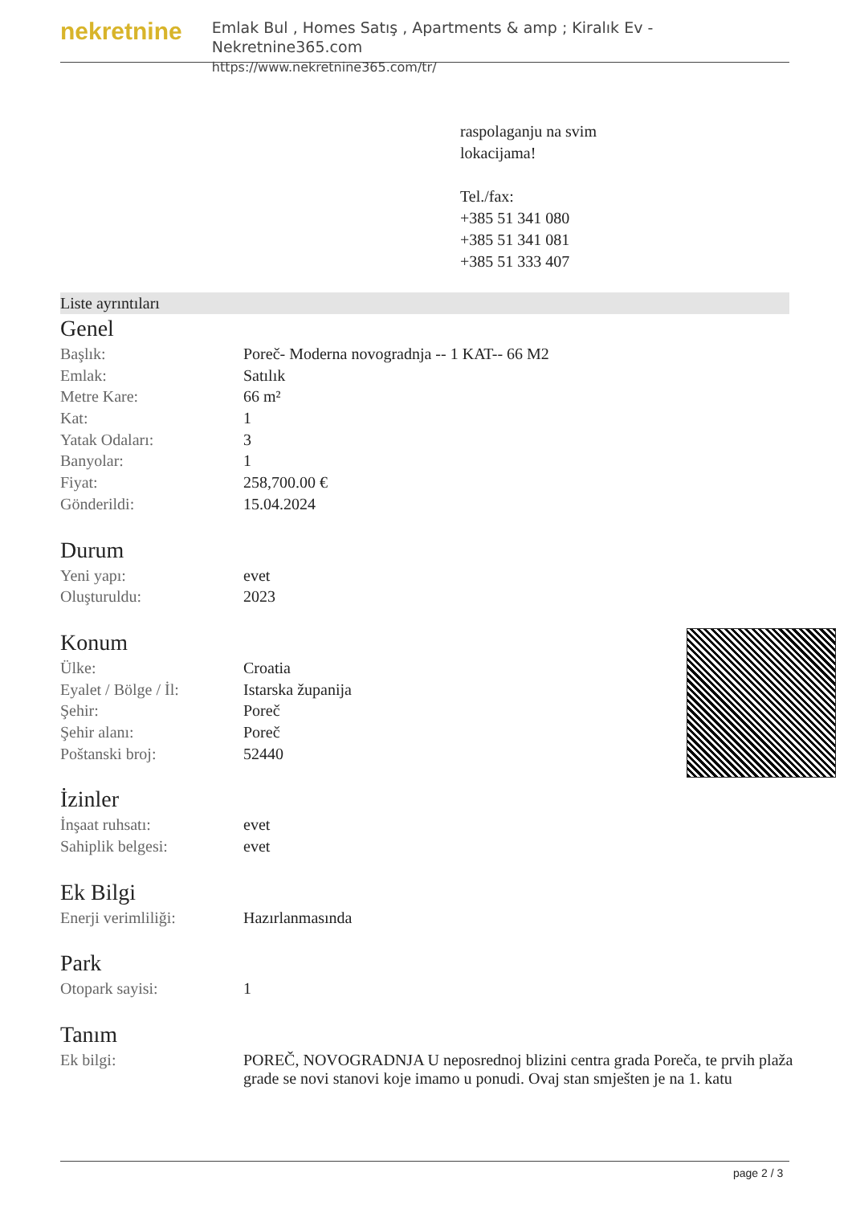nekretnine
Emlak Bul , Homes Satış , Apartments & amp ; Kiralık Ev - Nekretnine365.com
https://www.nekretnine365.com/tr/
raspolaganju na svim
lokacijama!
Tel./fax:
+385 51 341 080
+385 51 341 081
+385 51 333 407
Liste ayrıntıları
Genel
| Başlık: | Poreč- Moderna novogradnja -- 1 KAT-- 66 M2 |
| Emlak: | Satılık |
| Metre Kare: | 66 m² |
| Kat: | 1 |
| Yatak Odaları: | 3 |
| Banyolar: | 1 |
| Fiyat: | 258,700.00 € |
| Gönderildi: | 15.04.2024 |
Durum
| Yeni yapı: | evet |
| Oluşturuldu: | 2023 |
Konum
| Ülke: | Croatia |
| Eyalet / Bölge / İl: | Istarska županija |
| Şehir: | Poreč |
| Şehir alanı: | Poreč |
| Poštanski broj: | 52440 |
İzinler
| İnşaat ruhsatı: | evet |
| Sahiplik belgesi: | evet |
Ek Bilgi
| Enerji verimliliği: | Hazırlanmasında |
Park
| Otopark sayisi: | 1 |
Tanım
| Ek bilgi: | POREČ, NOVOGRADNJA U neposrednoj blizini centra grada Poreča, te prvih plaža grade se novi stanovi koje imamo u ponudi. Ovaj stan smješten je na 1. katu |
page 2 / 3